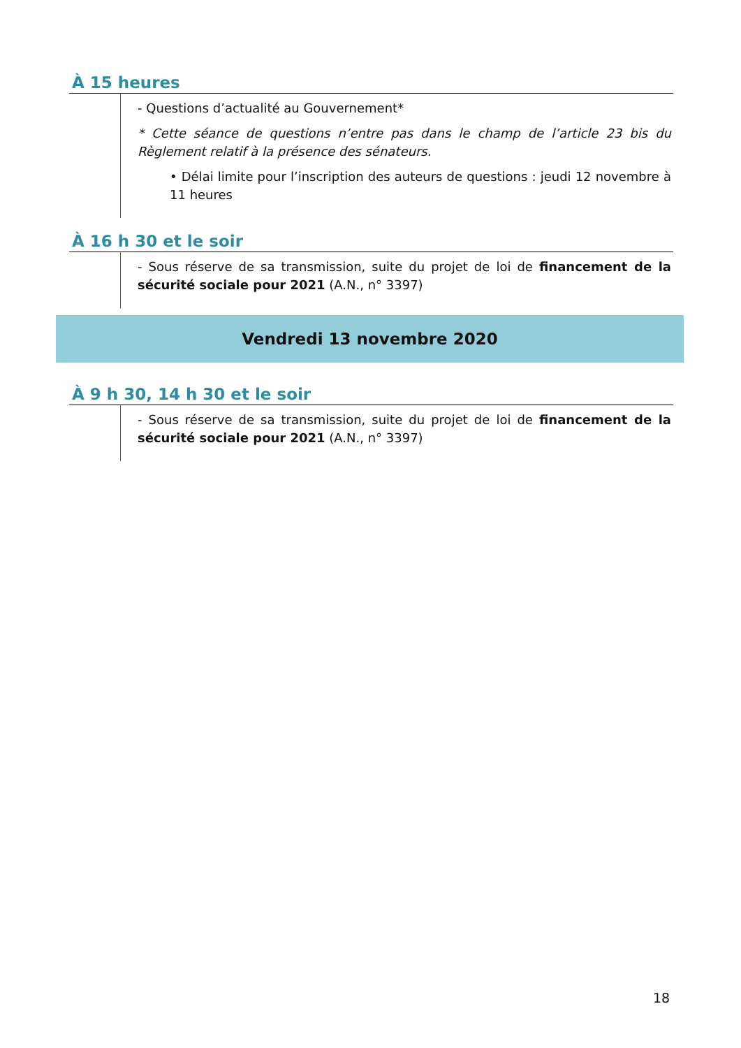À 15 heures
- Questions d’actualité au Gouvernement*
* Cette séance de questions n’entre pas dans le champ de l’article 23 bis du Règlement relatif à la présence des sénateurs.
• Délai limite pour l’inscription des auteurs de questions : jeudi 12 novembre à 11 heures
À 16 h 30 et le soir
- Sous réserve de sa transmission, suite du projet de loi de financement de la sécurité sociale pour 2021 (A.N., n° 3397)
Vendredi 13 novembre 2020
À 9 h 30, 14 h 30 et le soir
- Sous réserve de sa transmission, suite du projet de loi de financement de la sécurité sociale pour 2021 (A.N., n° 3397)
18